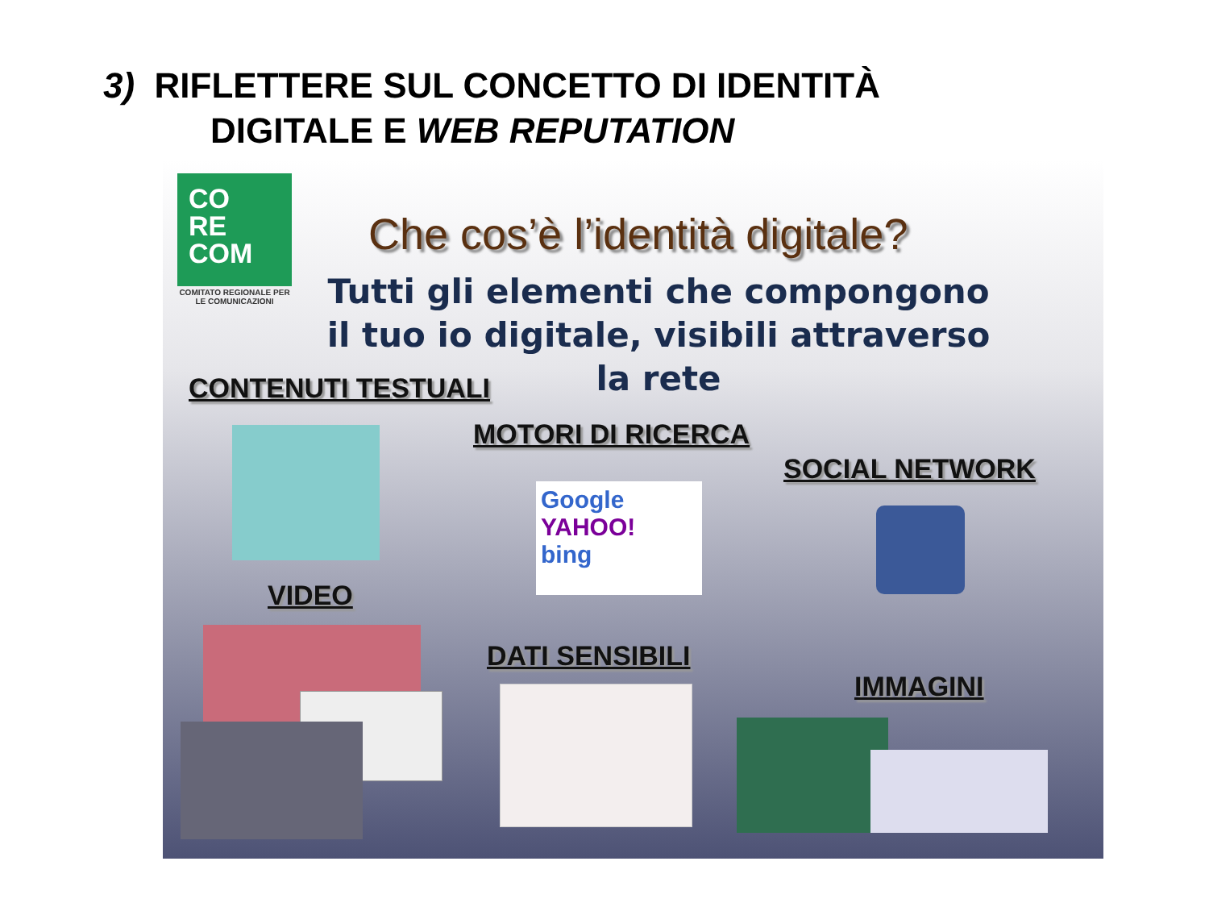3) RIFLETTERE SUL CONCETTO DI IDENTITÀ
DIGITALE E WEB REPUTATION
CO
RE
COM
COMITATO REGIONALE PER LE COMUNICAZIONI
Che cos’è l’identità digitale?
Tutti gli elementi che compongono il tuo io digitale, visibili attraverso la rete
CONTENUTI TESTUALI
MOTORI DI RICERCA
Google
YAHOO!
bing
SOCIAL NETWORK
VIDEO
DATI SENSIBILI
IMMAGINI